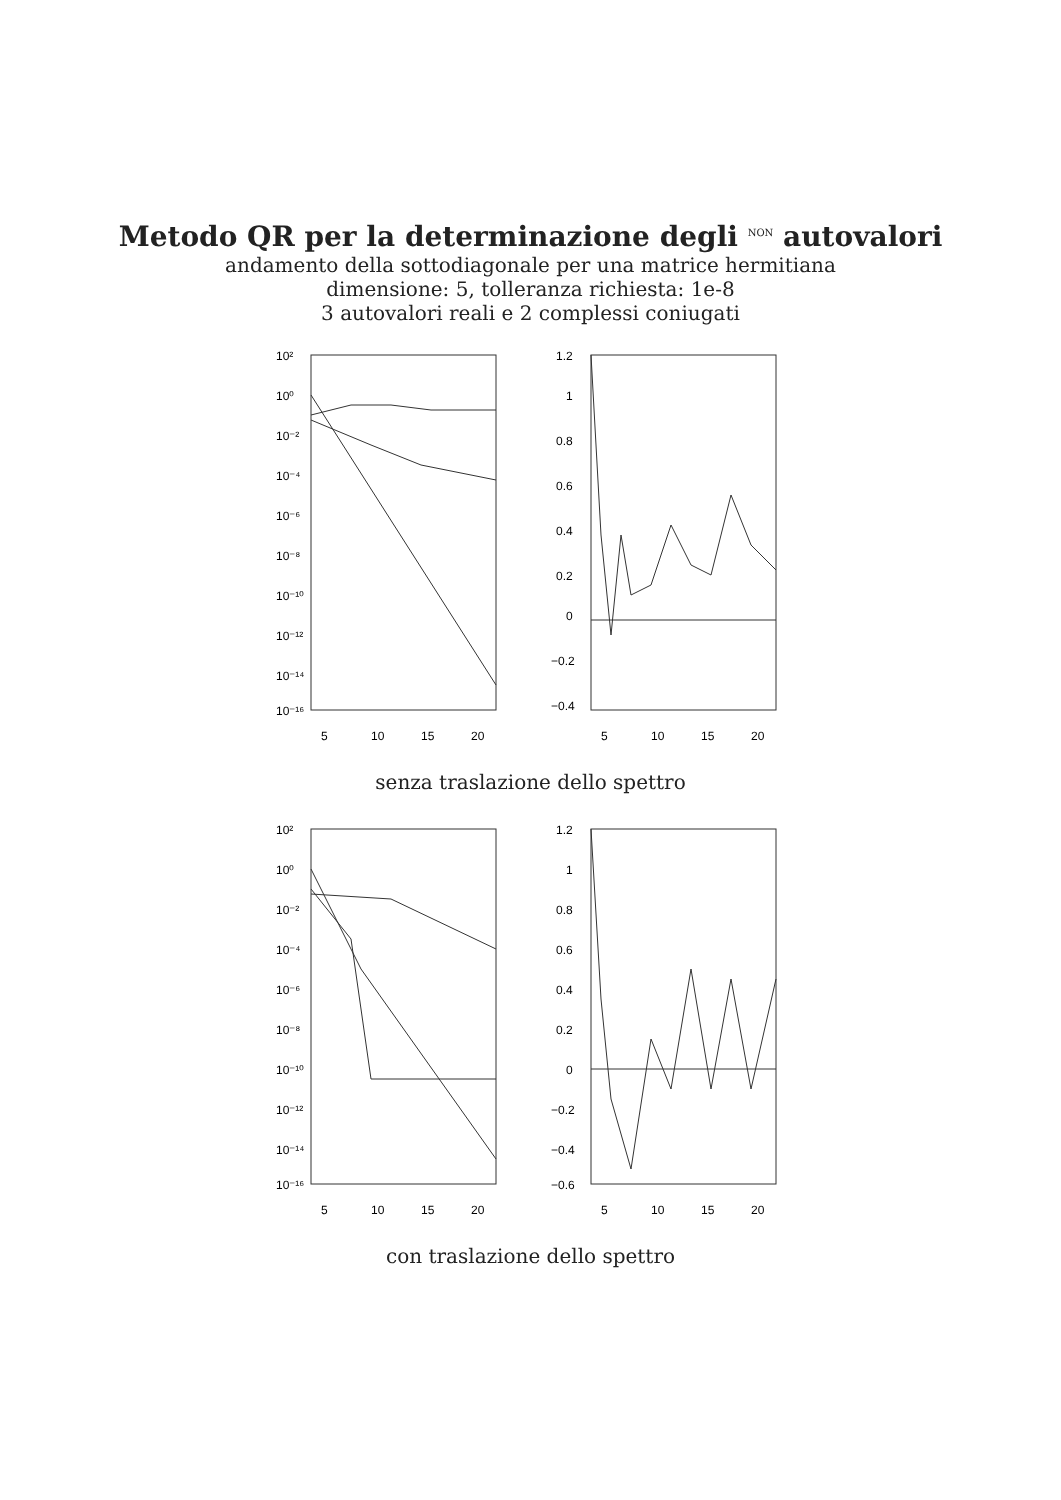Metodo QR per la determinazione degli <sup>NON</sup> autovalori
andamento della sottodiagonale per una matrice hermitiana
dimensione: 5, tolleranza richiesta: 1e-8
3 autovalori reali e 2 complessi coniugati
10²
10⁰
10⁻²
10⁻⁴
10⁻⁶
10⁻⁸
10⁻¹⁰
10⁻¹²
10⁻¹⁴
10⁻¹⁶
1.2
1
0.8
0.6
0.4
0.2
0
−0.2
−0.4
5
10
15
20
5
10
15
20
senza traslazione dello spettro
10²
10⁰
10⁻²
10⁻⁴
10⁻⁶
10⁻⁸
10⁻¹⁰
10⁻¹²
10⁻¹⁴
10⁻¹⁶
1.2
1
0.8
0.6
0.4
0.2
0
−0.2
−0.4
−0.6
5
10
15
20
5
10
15
20
con traslazione dello spettro